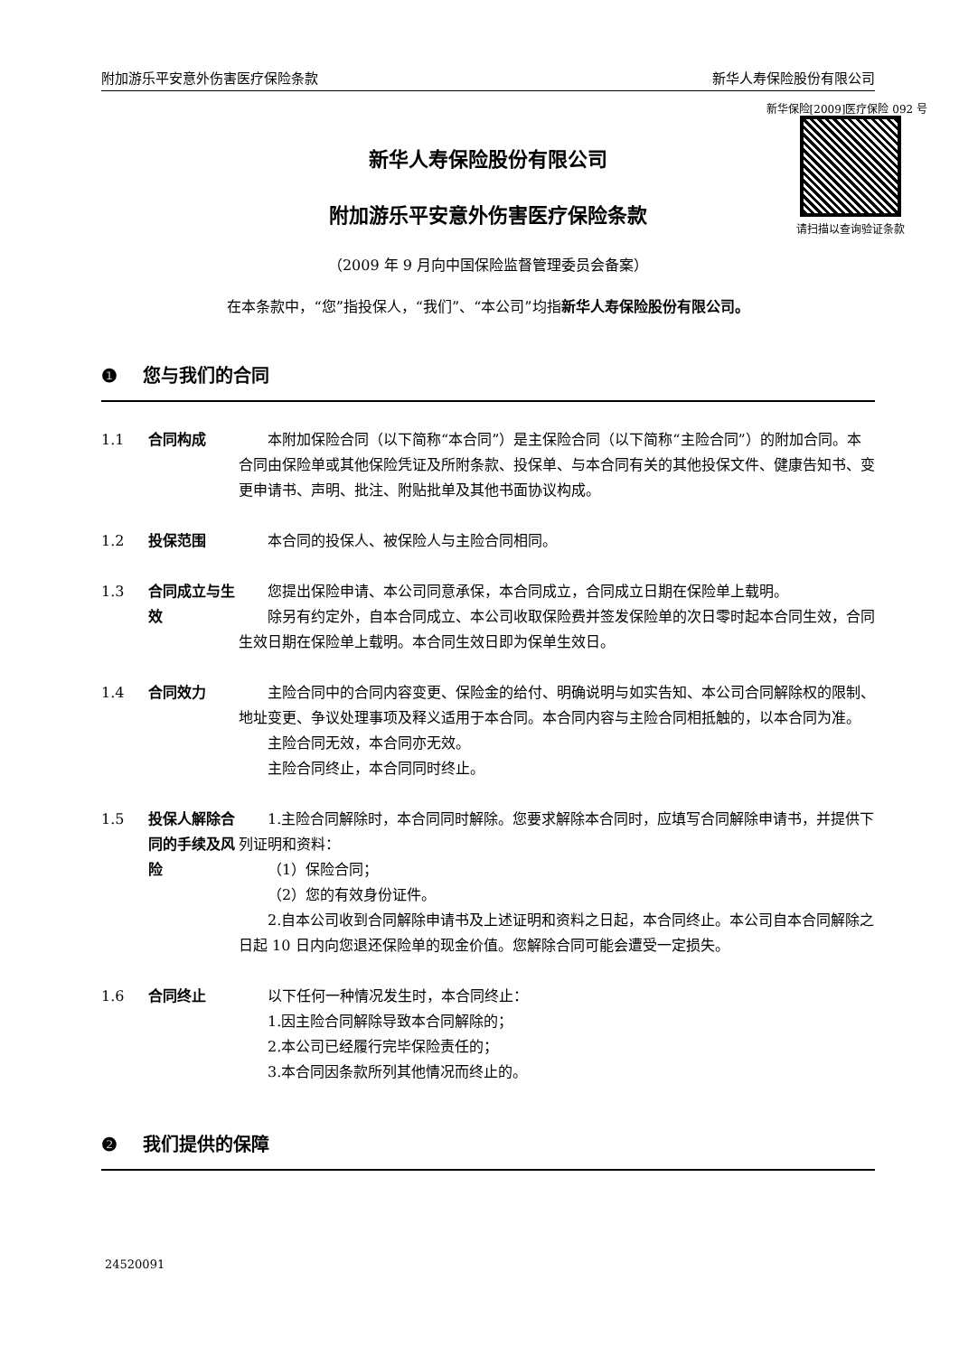附加游乐平安意外伤害医疗保险条款 新华人寿保险股份有限公司
新华保险[2009]医疗保险 092 号
请扫描以查询验证条款
新华人寿保险股份有限公司
附加游乐平安意外伤害医疗保险条款
（2009 年 9 月向中国保险监督管理委员会备案）
在本条款中，“您”指投保人，“我们”、“本公司”均指新华人寿保险股份有限公司。
❶ 您与我们的合同
1.1 合同构成 本附加保险合同（以下简称“本合同”）是主保险合同（以下简称“主险合同”）的附加合同。本合同由保险单或其他保险凭证及所附条款、投保单、与本合同有关的其他投保文件、健康告知书、变更申请书、声明、批注、附贴批单及其他书面协议构成。
1.2 投保范围 本合同的投保人、被保险人与主险合同相同。
1.3 合同成立与生效
您提出保险申请、本公司同意承保，本合同成立，合同成立日期在保险单上载明。
除另有约定外，自本合同成立、本公司收取保险费并签发保险单的次日零时起本合同生效，合同生效日期在保险单上载明。本合同生效日即为保单生效日。
1.4 合同效力 主险合同中的合同内容变更、保险金的给付、明确说明与如实告知、本公司合同解除权的限制、地址变更、争议处理事项及释义适用于本合同。本合同内容与主险合同相抵触的，以本合同为准。
主险合同无效，本合同亦无效。
主险合同终止，本合同同时终止。
1.5 投保人解除合同的手续及风险
1.主险合同解除时，本合同同时解除。您要求解除本合同时，应填写合同解除申请书，并提供下列证明和资料：
（1）保险合同；
（2）您的有效身份证件。
2.自本公司收到合同解除申请书及上述证明和资料之日起，本合同终止。本公司自本合同解除之日起 10 日内向您退还保险单的现金价值。您解除合同可能会遭受一定损失。
1.6 合同终止 以下任何一种情况发生时，本合同终止：
1.因主险合同解除导致本合同解除的；
2.本公司已经履行完毕保险责任的；
3.本合同因条款所列其他情况而终止的。
❷ 我们提供的保障
24520091